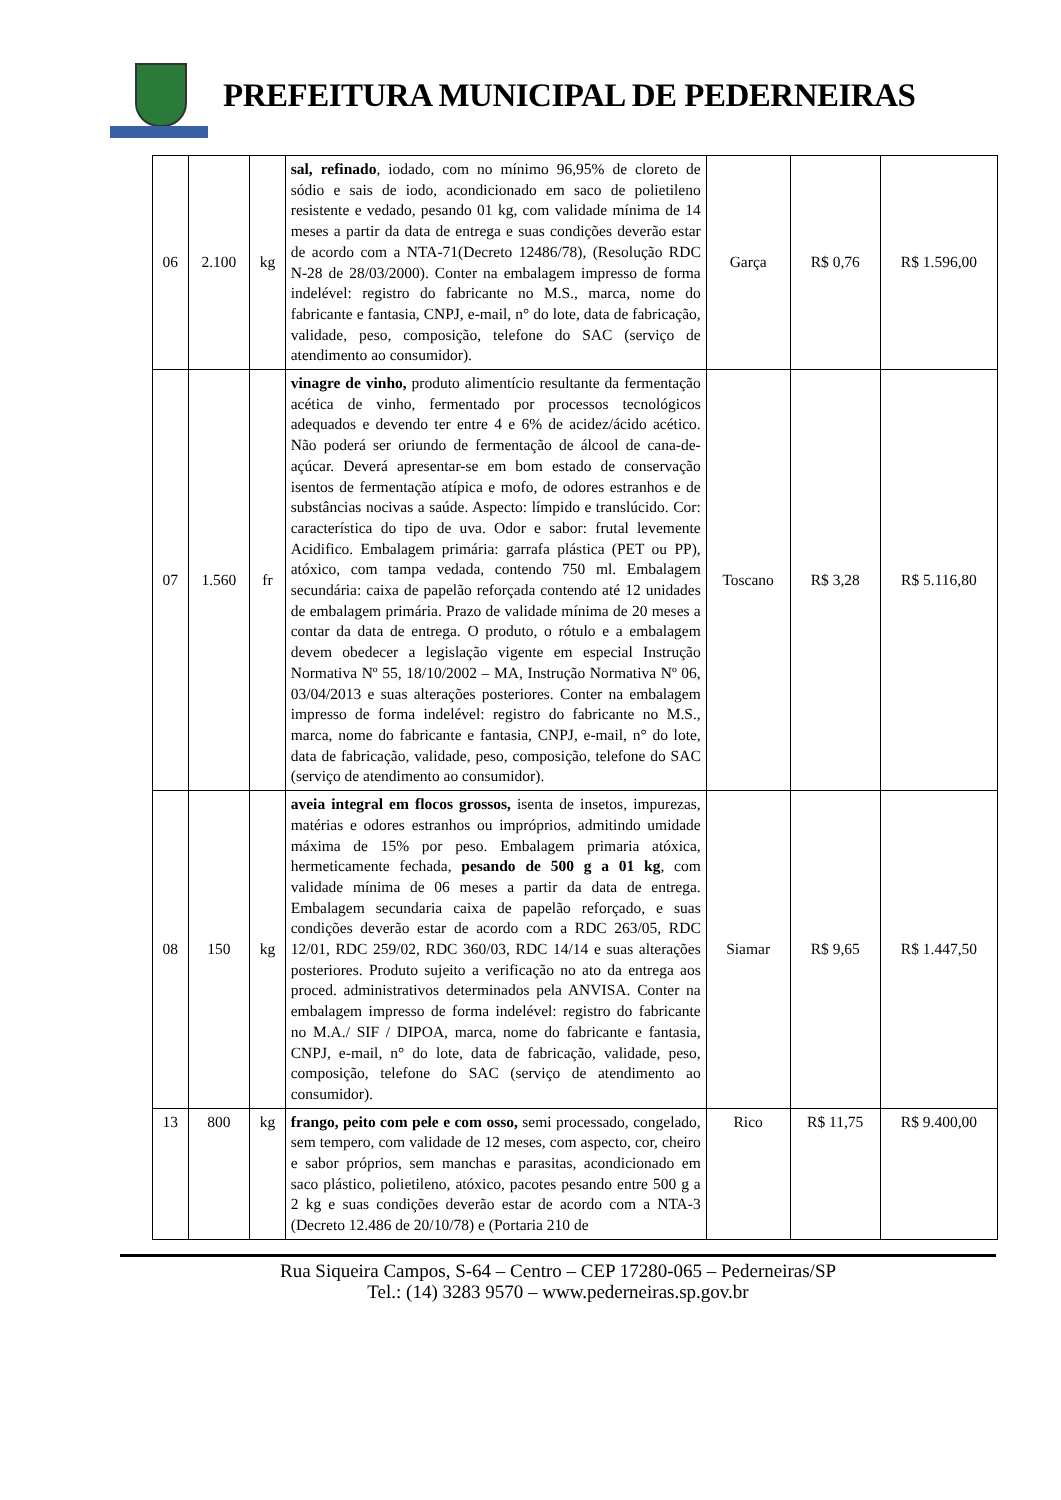PREFEITURA MUNICIPAL DE PEDERNEIRAS
| 06 | 2.100 | kg | sal, refinado , iodado, com no mínimo 96,95% de cloreto de sódio e sais de iodo, acondicionado em saco de polietileno resistente e vedado, pesando 01 kg, com validade mínima de 14 meses a partir da data de entrega e suas condições deverão estar de acordo com a NTA-71(Decreto 12486/78), (Resolução RDC N-28 de 28/03/2000). Conter na embalagem impresso de forma indelével: registro do fabricante no M.S., marca, nome do fabricante e fantasia, CNPJ, e-mail, n° do lote, data de fabricação, validade, peso, composição, telefone do SAC (serviço de atendimento ao consumidor). | Garça | R$ 0,76 | R$ 1.596,00 |
| 07 | 1.560 | fr | vinagre de vinho, produto alimentício resultante da fermentação acética de vinho, fermentado por processos tecnológicos adequados e devendo ter entre 4 e 6% de acidez/ácido acético. Não poderá ser oriundo de fermentação de álcool de cana-de-açúcar. Deverá apresentar-se em bom estado de conservação isentos de fermentação atípica e mofo, de odores estranhos e de substâncias nocivas a saúde. Aspecto: límpido e translúcido. Cor: característica do tipo de uva. Odor e sabor: frutal levemente Acidifico. Embalagem primária: garrafa plástica (PET ou PP), atóxico, com tampa vedada, contendo 750 ml. Embalagem secundária: caixa de papelão reforçada contendo até 12 unidades de embalagem primária. Prazo de validade mínima de 20 meses a contar da data de entrega. O produto, o rótulo e a embalagem devem obedecer a legislação vigente em especial Instrução Normativa Nº 55, 18/10/2002 – MA, Instrução Normativa Nº 06, 03/04/2013 e suas alterações posteriores. Conter na embalagem impresso de forma indelével: registro do fabricante no M.S., marca, nome do fabricante e fantasia, CNPJ, e-mail, n° do lote, data de fabricação, validade, peso, composição, telefone do SAC (serviço de atendimento ao consumidor). | Toscano | R$ 3,28 | R$ 5.116,80 |
| 08 | 150 | kg | aveia integral em flocos grossos, isenta de insetos, impurezas, matérias e odores estranhos ou impróprios, admitindo umidade máxima de 15% por peso. Embalagem primaria atóxica, hermeticamente fechada, pesando de 500 g a 01 kg , com validade mínima de 06 meses a partir da data de entrega. Embalagem secundaria caixa de papelão reforçado, e suas condições deverão estar de acordo com a RDC 263/05, RDC 12/01, RDC 259/02, RDC 360/03, RDC 14/14 e suas alterações posteriores. Produto sujeito a verificação no ato da entrega aos proced. administrativos determinados pela ANVISA. Conter na embalagem impresso de forma indelével: registro do fabricante no M.A./ SIF / DIPOA, marca, nome do fabricante e fantasia, CNPJ, e-mail, n° do lote, data de fabricação, validade, peso, composição, telefone do SAC (serviço de atendimento ao consumidor). | Siamar | R$ 9,65 | R$ 1.447,50 |
| 13 | 800 | kg | frango, peito com pele e com osso, semi processado, congelado, sem tempero, com validade de 12 meses, com aspecto, cor, cheiro e sabor próprios, sem manchas e parasitas, acondicionado em saco plástico, polietileno, atóxico, pacotes pesando entre 500 g a 2 kg e suas condições deverão estar de acordo com a NTA-3 (Decreto 12.486 de 20/10/78) e (Portaria 210 de | Rico | R$ 11,75 | R$ 9.400,00 |
Rua Siqueira Campos, S-64 – Centro – CEP 17280-065 – Pederneiras/SP
Tel.: (14) 3283 9570 – www.pederneiras.sp.gov.br